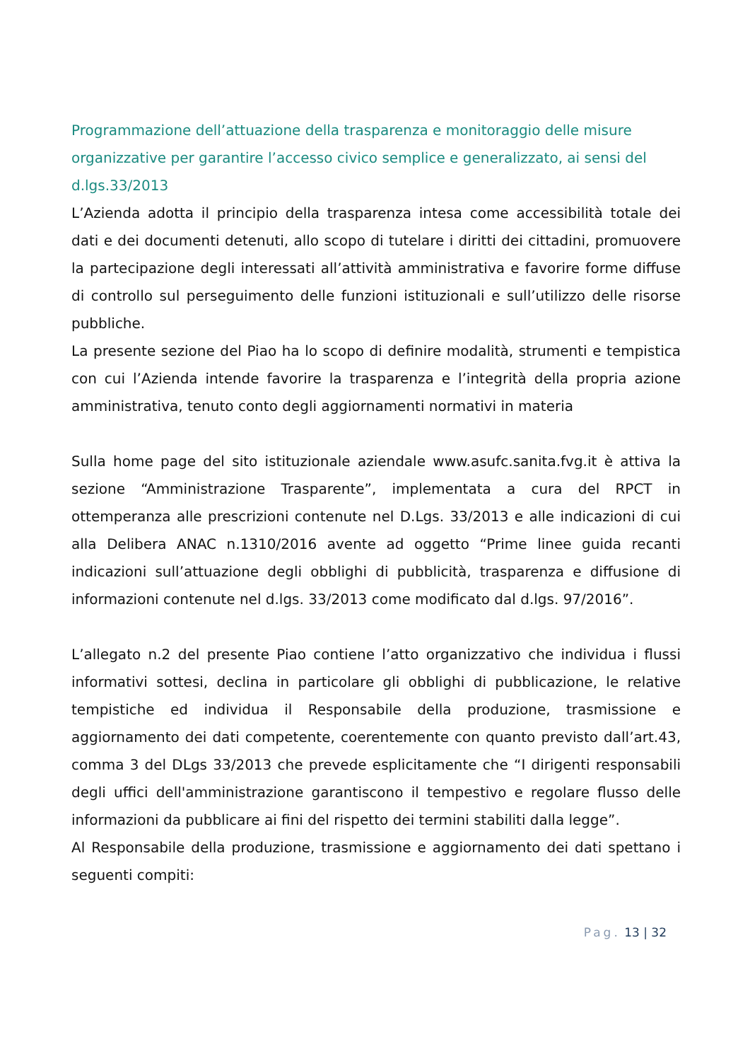Programmazione dell’attuazione della trasparenza e monitoraggio delle misure organizzative per garantire l’accesso civico semplice e generalizzato, ai sensi del d.lgs.33/2013
L’Azienda adotta il principio della trasparenza intesa come accessibilità totale dei dati e dei documenti detenuti, allo scopo di tutelare i diritti dei cittadini, promuovere la partecipazione degli interessati all’attività amministrativa e favorire forme diffuse di controllo sul perseguimento delle funzioni istituzionali e sull’utilizzo delle risorse pubbliche.
La presente sezione del Piao ha lo scopo di definire modalità, strumenti e tempistica con cui l’Azienda intende favorire la trasparenza e l’integrità della propria azione amministrativa, tenuto conto degli aggiornamenti normativi in materia
Sulla home page del sito istituzionale aziendale www.asufc.sanita.fvg.it è attiva la sezione “Amministrazione Trasparente”, implementata a cura del RPCT in ottemperanza alle prescrizioni contenute nel D.Lgs. 33/2013 e alle indicazioni di cui alla Delibera ANAC n.1310/2016 avente ad oggetto “Prime linee guida recanti indicazioni sull’attuazione degli obblighi di pubblicità, trasparenza e diffusione di informazioni contenute nel d.lgs. 33/2013 come modificato dal d.lgs. 97/2016”.
L’allegato n.2 del presente Piao contiene l’atto organizzativo che individua i flussi informativi sottesi, declina in particolare gli obblighi di pubblicazione, le relative tempistiche ed individua il Responsabile della produzione, trasmissione e aggiornamento dei dati competente, coerentemente con quanto previsto dall’art.43, comma 3 del DLgs 33/2013 che prevede esplicitamente che “I dirigenti responsabili degli uffici dell'amministrazione garantiscono il tempestivo e regolare flusso delle informazioni da pubblicare ai fini del rispetto dei termini stabiliti dalla legge”.
Al Responsabile della produzione, trasmissione e aggiornamento dei dati spettano i seguenti compiti:
Pag. 13 | 32